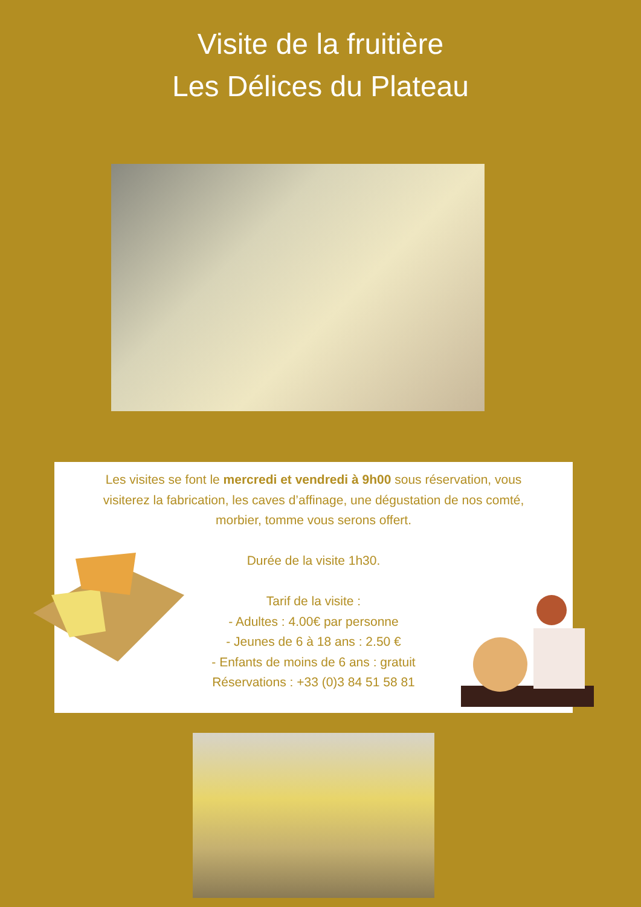Visite de la fruitière
Les Délices du Plateau
Les visites se font le mercredi et vendredi à 9h00 sous réservation, vous
visiterez la fabrication, les caves d’affinage, une dégustation de nos comté,
morbier, tomme vous serons offert.
Durée de la visite 1h30.
Tarif de la visite :
- Adultes : 4.00€ par personne
- Jeunes de 6 à 18 ans : 2.50 €
- Enfants de moins de 6 ans : gratuit
Réservations : +33 (0)3 84 51 58 81